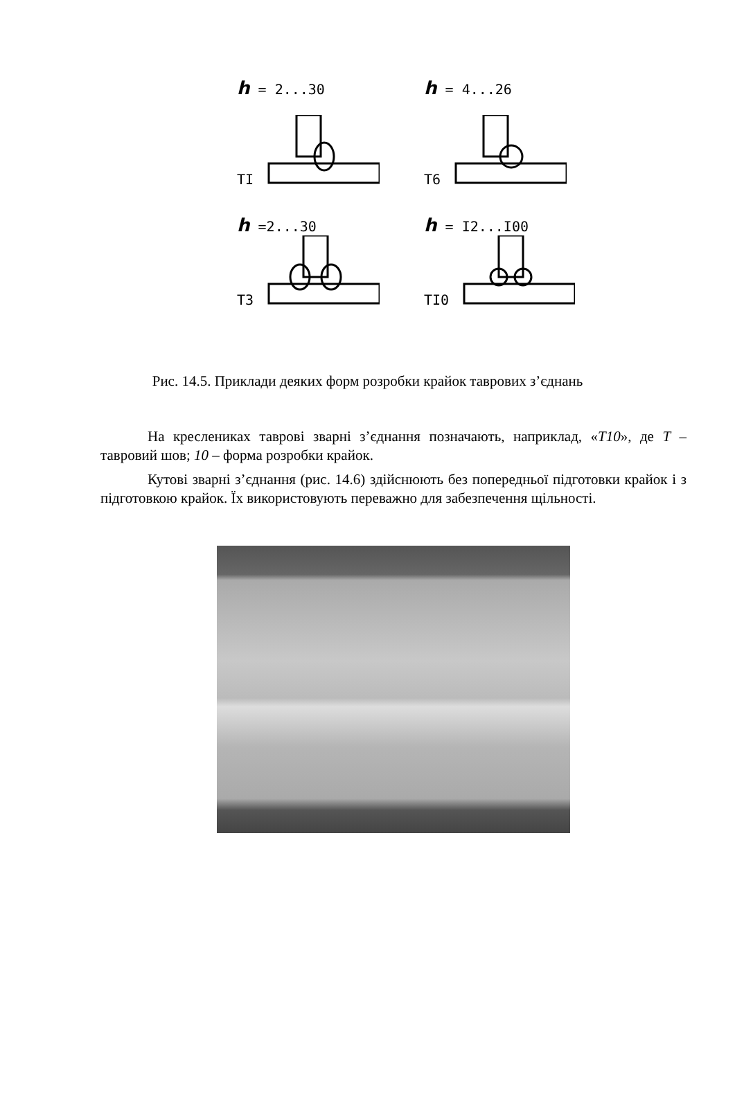h = 2...30
TI
h = 4...26
T6
h =2...30
T3
h = I2...I00
TI0
Рис. 14.5. Приклади деяких форм розробки крайок таврових з’єднань
На креслениках таврові зварні з’єднання позначають, наприклад, «Т10», де Т – тавровий шов; 10 – форма розробки крайок.
Кутові зварні з’єднання (рис. 14.6) здійснюють без попередньої підготовки крайок і з підготовкою крайок. Їх використовують переважно для забезпечення щільності.